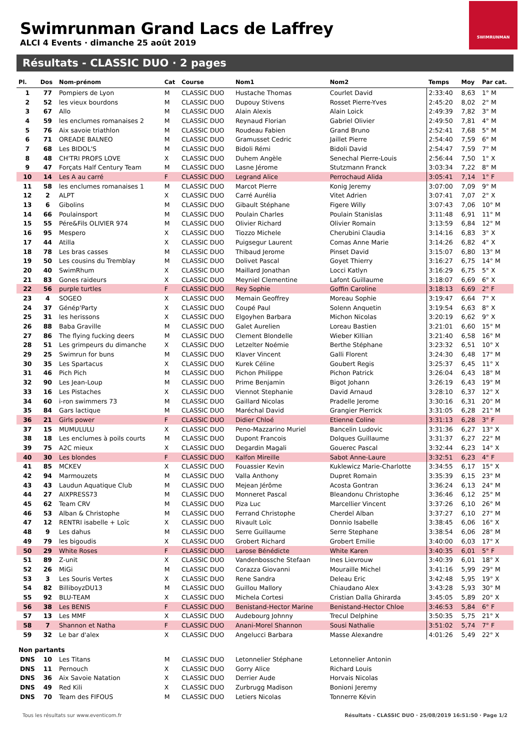Swimrunman Grand Lacs de Laffrey
ALCI 4 Events · dimanche 25 août 2019
SWIMRUNMAN
Résultats - CLASSIC DUO · 2 pages
| Pl. | Dos | Nom-prénom | Cat | Course | Nom1 | Nom2 | Temps | Moy | Par cat. |
| --- | --- | --- | --- | --- | --- | --- | --- | --- | --- |
| 1 | 77 | Pompiers de Lyon | M | CLASSIC DUO | Hustache Thomas | Courlet David | 2:33:40 | 8,63 | 1° M |
| 2 | 52 | les vieux bourdons | M | CLASSIC DUO | Dupouy Stivens | Rosset Pierre-Yves | 2:45:20 | 8,02 | 2° M |
| 3 | 67 | Allo | M | CLASSIC DUO | Alain Alexis | Alain Loick | 2:49:39 | 7,82 | 3° M |
| 4 | 59 | les enclumes romanaises 2 | M | CLASSIC DUO | Reynaud Florian | Gabriel Olivier | 2:49:50 | 7,81 | 4° M |
| 5 | 76 | Aix savoie triathlon | M | CLASSIC DUO | Roudeau Fabien | Grand Bruno | 2:52:41 | 7,68 | 5° M |
| 6 | 71 | OREADE BALNEO | M | CLASSIC DUO | Gramusset Cedric | Jaillet Pierre | 2:54:40 | 7,59 | 6° M |
| 7 | 68 | Les BIDOL'S | M | CLASSIC DUO | Bidoli Rémi | Bidoli David | 2:54:47 | 7,59 | 7° M |
| 8 | 48 | CH'TRI PROFS LOVE | X | CLASSIC DUO | Duhem Angèle | Senechal Pierre-Louis | 2:56:44 | 7,50 | 1° X |
| 9 | 47 | Forçats Half Century Team | M | CLASSIC DUO | Lasne Jérome | Stutzmann Franck | 3:03:34 | 7,22 | 8° M |
| 10 | 14 | Les A au carré | F | CLASSIC DUO | Legrand Alice | Perrochaud Alida | 3:05:41 | 7,14 | 1° F |
| 11 | 58 | les enclumes romanaises 1 | M | CLASSIC DUO | Marcot Pierre | Konig Jeremy | 3:07:00 | 7,09 | 9° M |
| 12 | 2 | ALPT | X | CLASSIC DUO | Carré Aurélia | Vitet Adrien | 3:07:41 | 7,07 | 2° X |
| 13 | 6 | Gibolins | M | CLASSIC DUO | Gibault Stéphane | Figere Willy | 3:07:43 | 7,06 | 10° M |
| 14 | 66 | Poulainsport | M | CLASSIC DUO | Poulain Charles | Poulain Stanislas | 3:11:48 | 6,91 | 11° M |
| 15 | 55 | Pére&Fils OLIVIER 974 | M | CLASSIC DUO | Olivier Richard | Olivier Romain | 3:13:59 | 6,84 | 12° M |
| 16 | 95 | Mespero | X | CLASSIC DUO | Tiozzo Michele | Cherubini Claudia | 3:14:16 | 6,83 | 3° X |
| 17 | 44 | Atilla | X | CLASSIC DUO | Puigsegur Laurent | Comas Anne Marie | 3:14:26 | 6,82 | 4° X |
| 18 | 78 | Les bras casses | M | CLASSIC DUO | Thibaud Jerome | Pinset David | 3:15:07 | 6,80 | 13° M |
| 19 | 50 | Les cousins du Tremblay | M | CLASSIC DUO | Dolivet Pascal | Goyet Thierry | 3:16:27 | 6,75 | 14° M |
| 20 | 40 | SwimRhum | X | CLASSIC DUO | Maillard Jonathan | Locci Katlyn | 3:16:29 | 6,75 | 5° X |
| 21 | 83 | Gones raideurs | X | CLASSIC DUO | Meyniel Clementine | Lafont Guillaume | 3:18:07 | 6,69 | 6° X |
| 22 | 56 | purple turtles | F | CLASSIC DUO | Rey Sophie | Goffin Caroline | 3:18:13 | 6,69 | 2° F |
| 23 | 4 | SOGEO | X | CLASSIC DUO | Memain Geoffrey | Moreau Sophie | 3:19:47 | 6,64 | 7° X |
| 24 | 37 | Génép'Party | X | CLASSIC DUO | Coupé Paul | Solenn Anquetin | 3:19:54 | 6,63 | 8° X |
| 25 | 31 | les herissons | X | CLASSIC DUO | Elgoyhen Barbara | Michon Nicolas | 3:20:19 | 6,62 | 9° X |
| 26 | 88 | Baba Graville | M | CLASSIC DUO | Galet Aurelien | Loreau Bastien | 3:21:01 | 6,60 | 15° M |
| 27 | 86 | The flying fucking deers | M | CLASSIC DUO | Clement Blondelle | Wieber Killian | 3:21:40 | 6,58 | 16° M |
| 28 | 51 | Les grimpeurs du dimanche | X | CLASSIC DUO | Letzelter Noémie | Berthe Stéphane | 3:23:32 | 6,51 | 10° X |
| 29 | 25 | Swimrun for buns | M | CLASSIC DUO | Klaver Vincent | Galli Florent | 3:24:30 | 6,48 | 17° M |
| 30 | 35 | Les Spartacus | X | CLASSIC DUO | Kurek Céline | Goubert Regis | 3:25:37 | 6,45 | 11° X |
| 31 | 46 | Pich Pich | M | CLASSIC DUO | Pichon Philippe | Pichon Patrick | 3:26:04 | 6,43 | 18° M |
| 32 | 90 | Les Jean-Loup | M | CLASSIC DUO | Prime Benjamin | Bigot Johann | 3:26:19 | 6,43 | 19° M |
| 33 | 16 | Les Pistaches | X | CLASSIC DUO | Viennot Stephanie | David Arnaud | 3:28:10 | 6,37 | 12° X |
| 34 | 60 | i-ron swimmers 73 | M | CLASSIC DUO | Gaillard Nicolas | Pradelle Jerome | 3:30:16 | 6,31 | 20° M |
| 35 | 84 | Gars lactique | M | CLASSIC DUO | Maréchal David | Grangier Pierrick | 3:31:05 | 6,28 | 21° M |
| 36 | 21 | Girls power | F | CLASSIC DUO | Didier Chloé | Etienne Coline | 3:31:13 | 6,28 | 3° F |
| 37 | 15 | MUMULULU | X | CLASSIC DUO | Peno-Mazzarino Muriel | Bancelin Ludovic | 3:31:36 | 6,27 | 13° X |
| 38 | 18 | Les enclumes à poils courts | M | CLASSIC DUO | Dupont Francois | Dolques Guillaume | 3:31:37 | 6,27 | 22° M |
| 39 | 75 | A2C mieux | X | CLASSIC DUO | Degardin Magali | Gouerec Pascal | 3:32:44 | 6,23 | 14° X |
| 40 | 30 | Les blondes | F | CLASSIC DUO | Kalfon Mireille | Sabot Anne-Laure | 3:32:51 | 6,23 | 4° F |
| 41 | 85 | MCKEV | X | CLASSIC DUO | Fouassier Kevin | Kuklewicz Marie-Charlotte | 3:34:55 | 6,17 | 15° X |
| 42 | 94 | Marmouzets | M | CLASSIC DUO | Valla Anthony | Dupret Romain | 3:35:39 | 6,15 | 23° M |
| 43 | 43 | Laudun Aquatique Club | M | CLASSIC DUO | Mejean Jérôme | Acosta Gontran | 3:36:24 | 6,13 | 24° M |
| 44 | 27 | AIXPRESS73 | M | CLASSIC DUO | Monneret Pascal | Bleandonu Christophe | 3:36:46 | 6,12 | 25° M |
| 45 | 62 | Team CRV | M | CLASSIC DUO | Piza Luc | Marcellier Vincent | 3:37:26 | 6,10 | 26° M |
| 46 | 53 | Alban & Christophe | M | CLASSIC DUO | Ferrand Christophe | Cherdel Alban | 3:37:27 | 6,10 | 27° M |
| 47 | 12 | RENTRI isabelle + Loïc | X | CLASSIC DUO | Rivault Loïc | Donnio Isabelle | 3:38:45 | 6,06 | 16° X |
| 48 | 9 | Les dahus | M | CLASSIC DUO | Serre Guillaume | Serre Stephane | 3:38:54 | 6,06 | 28° M |
| 49 | 79 | les bigoudis | X | CLASSIC DUO | Grobert Richard | Grobert Emilie | 3:40:00 | 6,03 | 17° X |
| 50 | 29 | White Roses | F | CLASSIC DUO | Larose Bénédicte | White Karen | 3:40:35 | 6,01 | 5° F |
| 51 | 89 | Z-unit | X | CLASSIC DUO | Vandenbossche Stefaan | Ines Lievrouw | 3:40:39 | 6,01 | 18° X |
| 52 | 26 | MiGi | M | CLASSIC DUO | Corazza Giovanni | Mouraille Michel | 3:41:16 | 5,99 | 29° M |
| 53 | 3 | Les Souris Vertes | X | CLASSIC DUO | Rene Sandra | Deleau Eric | 3:42:48 | 5,95 | 19° X |
| 54 | 82 | BilliboyzDU13 | M | CLASSIC DUO | Guillou Mallory | Chiaudano Alex | 3:43:28 | 5,93 | 30° M |
| 55 | 92 | BLU-TEAM | X | CLASSIC DUO | Michela Cortesi | Cristian Dalla Ghirarda | 3:45:05 | 5,89 | 20° X |
| 56 | 38 | Les BENIS | F | CLASSIC DUO | Benistand-Hector Marine | Benistand-Hector Chloe | 3:46:53 | 5,84 | 6° F |
| 57 | 13 | Les MMF | X | CLASSIC DUO | Audebourg Johnny | Trecul Delphine | 3:50:35 | 5,75 | 21° X |
| 58 | 7 | Shannon et Natha | F | CLASSIC DUO | Anani-Morel Shannon | Sousi Nathalie | 3:51:02 | 5,74 | 7° F |
| 59 | 32 | Le bar d'alex | X | CLASSIC DUO | Angelucci Barbara | Masse Alexandre | 4:01:26 | 5,49 | 22° X |
| Non partants | | | | | | | | | |
| DNS | 10 | Les Titans | M | CLASSIC DUO | Letonnelier Stéphane | Letonnelier Antonin | | | |
| DNS | 11 | Pernouch | X | CLASSIC DUO | Gorry Alice | Richard Louis | | | |
| DNS | 36 | Aix Savoie Natation | X | CLASSIC DUO | Derrier Aude | Horvais Nicolas | | | |
| DNS | 49 | Red Kili | X | CLASSIC DUO | Zurbrugg Madison | Bonioni Jeremy | | | |
| DNS | 70 | Team des FIFOUS | M | CLASSIC DUO | Letiers Nicolas | Tonnerre Kévin | | | |
Tous les résultats sur www.eventicom.fr Résultats - CLASSIC DUO · 25/08/2019 16:51:50 · Page 1/2